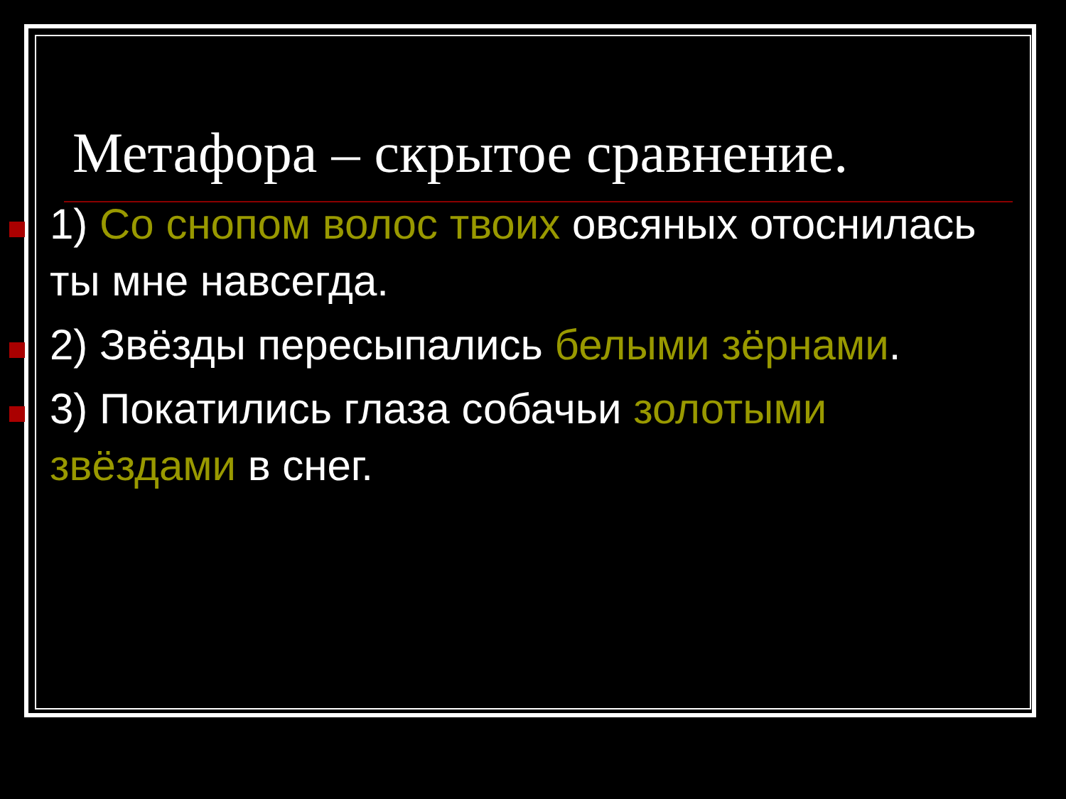Метафора – скрытое сравнение.
1) Со снопом волос твоих овсяных отоснилась ты мне навсегда.
2) Звёзды пересыпались белыми зёрнами.
3) Покатились глаза собачьи золотыми звёздами в снег.